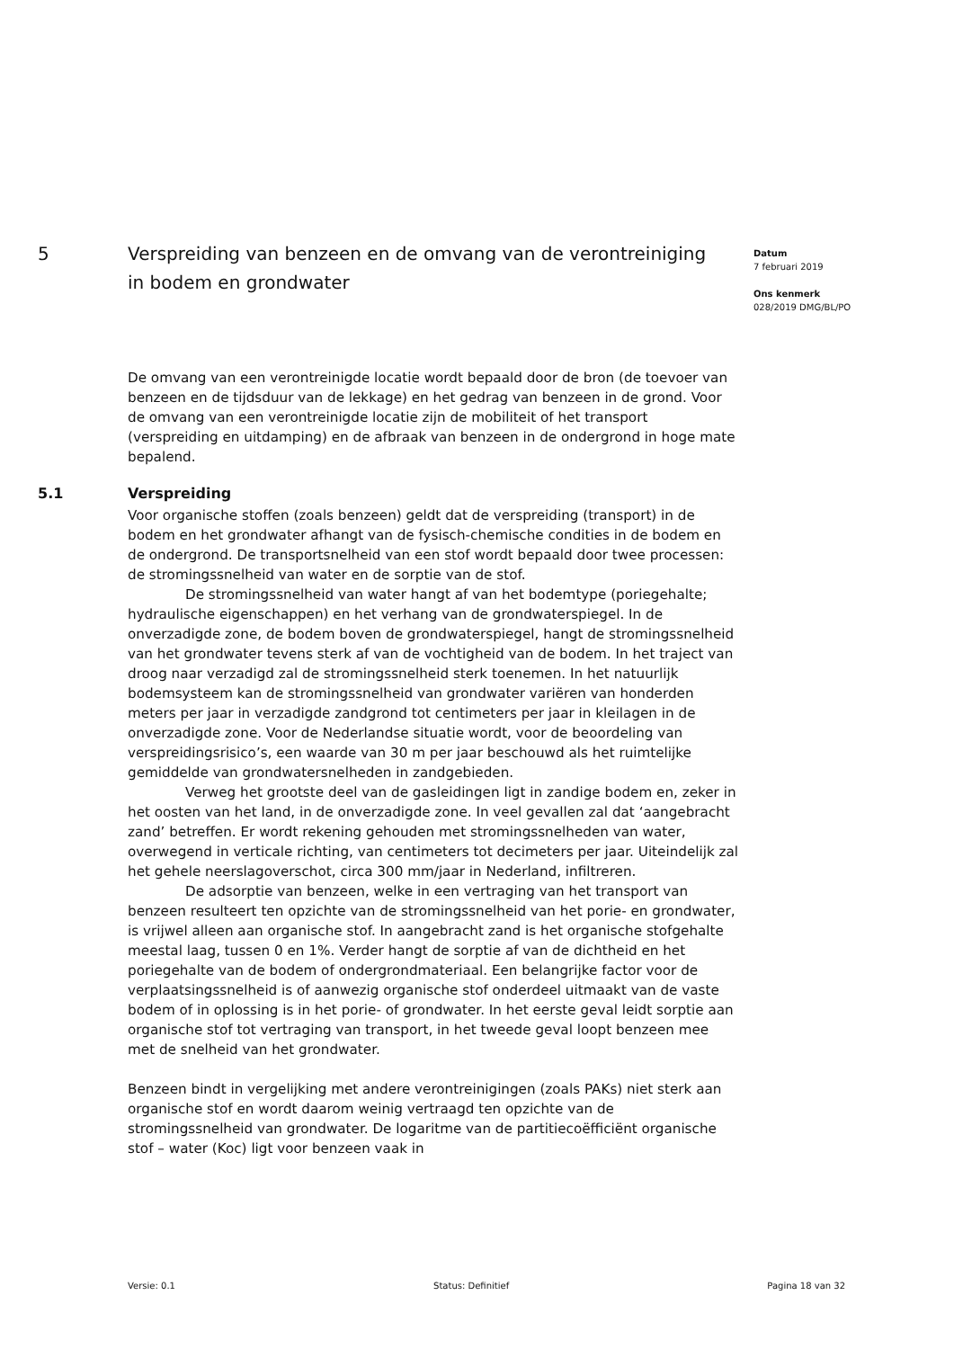5 Verspreiding van benzeen en de omvang van de verontreiniging in bodem en grondwater
Datum
7 februari 2019
Ons kenmerk
028/2019 DMG/BL/PO
De omvang van een verontreinigde locatie wordt bepaald door de bron (de toevoer van benzeen en de tijdsduur van de lekkage) en het gedrag van benzeen in de grond. Voor de omvang van een verontreinigde locatie zijn de mobiliteit of het transport (verspreiding en uitdamping) en de afbraak van benzeen in de ondergrond in hoge mate bepalend.
5.1 Verspreiding
Voor organische stoffen (zoals benzeen) geldt dat de verspreiding (transport) in de bodem en het grondwater afhangt van de fysisch-chemische condities in de bodem en de ondergrond. De transportsnelheid van een stof wordt bepaald door twee processen: de stromingssnelheid van water en de sorptie van de stof.
De stromingssnelheid van water hangt af van het bodemtype (poriegehalte; hydraulische eigenschappen) en het verhang van de grondwaterspiegel. In de onverzadigde zone, de bodem boven de grondwaterspiegel, hangt de stromingssnelheid van het grondwater tevens sterk af van de vochtigheid van de bodem. In het traject van droog naar verzadigd zal de stromingssnelheid sterk toenemen. In het natuurlijk bodemsysteem kan de stromingssnelheid van grondwater variëren van honderden meters per jaar in verzadigde zandgrond tot centimeters per jaar in kleilagen in de onverzadigde zone. Voor de Nederlandse situatie wordt, voor de beoordeling van verspreidingsrisico’s, een waarde van 30 m per jaar beschouwd als het ruimtelijke gemiddelde van grondwatersnelheden in zandgebieden.
Verweg het grootste deel van de gasleidingen ligt in zandige bodem en, zeker in het oosten van het land, in de onverzadigde zone. In veel gevallen zal dat ‘aangebracht zand’ betreffen. Er wordt rekening gehouden met stromingssnelheden van water, overwegend in verticale richting, van centimeters tot decimeters per jaar. Uiteindelijk zal het gehele neerslagoverschot, circa 300 mm/jaar in Nederland, infiltreren.
De adsorptie van benzeen, welke in een vertraging van het transport van benzeen resulteert ten opzichte van de stromingssnelheid van het porie- en grondwater, is vrijwel alleen aan organische stof. In aangebracht zand is het organische stofgehalte meestal laag, tussen 0 en 1%. Verder hangt de sorptie af van de dichtheid en het poriegehalte van de bodem of ondergrondmateriaal. Een belangrijke factor voor de verplaatsingssnelheid is of aanwezig organische stof onderdeel uitmaakt van de vaste bodem of in oplossing is in het porie- of grondwater. In het eerste geval leidt sorptie aan organische stof tot vertraging van transport, in het tweede geval loopt benzeen mee met de snelheid van het grondwater.
Benzeen bindt in vergelijking met andere verontreinigingen (zoals PAKs) niet sterk aan organische stof en wordt daarom weinig vertraagd ten opzichte van de stromingssnelheid van grondwater. De logaritme van de partitiecoëfficiënt organische stof – water (Koc) ligt voor benzeen vaak in
Versie: 0.1 Status: Definitief Pagina 18 van 32